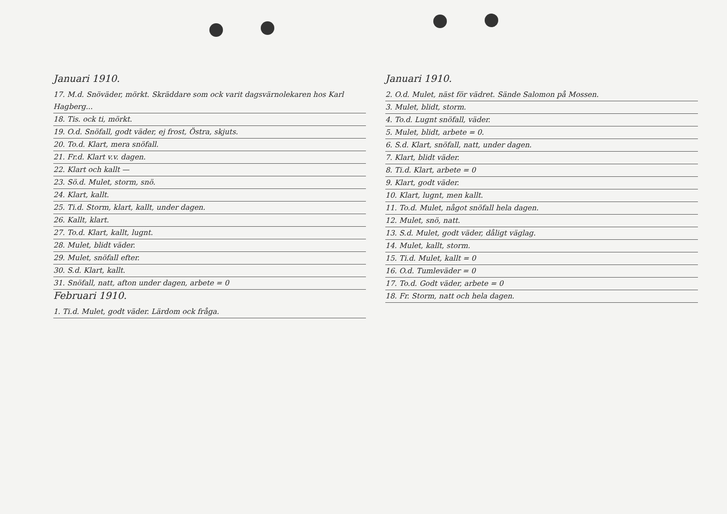Januari 1910.
17. M.d. Snöväder, mörkt. Skräddare som ock varit dagsvärnolekaren hos Karl Hagberg...
18. Tis. ock ti, mörkt.
19. O.d. Snöfall, godt väder, ej frost, Östra, skjuts.
20. To.d. Klart, mera snöfall.
21. Fr.d. Klart v.v. dagen.
22. Klart och kallt —
23. Sö.d. Mulet, storm, snö.
24. Klart, kallt.
25. Ti.d. Storm, klart, kallt, under dagen.
26. Kallt, klart.
27. To.d. Klart, kallt, lugnt.
28. Mulet, blidt väder.
29. Mulet, snöfall efter.
30. S.d. Klart, kallt.
31. Snöfall, natt, afton under dagen, arbete = 0
Februari 1910.
1. Ti.d. Mulet, godt väder. Lärdom ock fråga.
Januari 1910.
2. O.d. Mulet, näst för vädret. Sände Salomon på Mossen.
3. Mulet, blidt, storm.
4. To.d. Lugnt snöfall, väder.
5. Mulet, blidt, arbete = 0.
6. S.d. Klart, snöfall, natt, under dagen.
7. Klart, blidt väder.
8. Ti.d. Klart, arbete = 0
9. Klart, godt väder.
10. Klart, lugnt, men kallt.
11. To.d. Mulet, något snöfall hela dagen.
12. Mulet, snö, natt.
13. S.d. Mulet, godt väder, dåligt väglag.
14. Mulet, kallt, storm.
15. Ti.d. Mulet, kallt = 0
16. O.d. Tumleväder = 0
17. To.d. Godt väder, arbete = 0
18. Fr. Storm, natt och hela dagen.